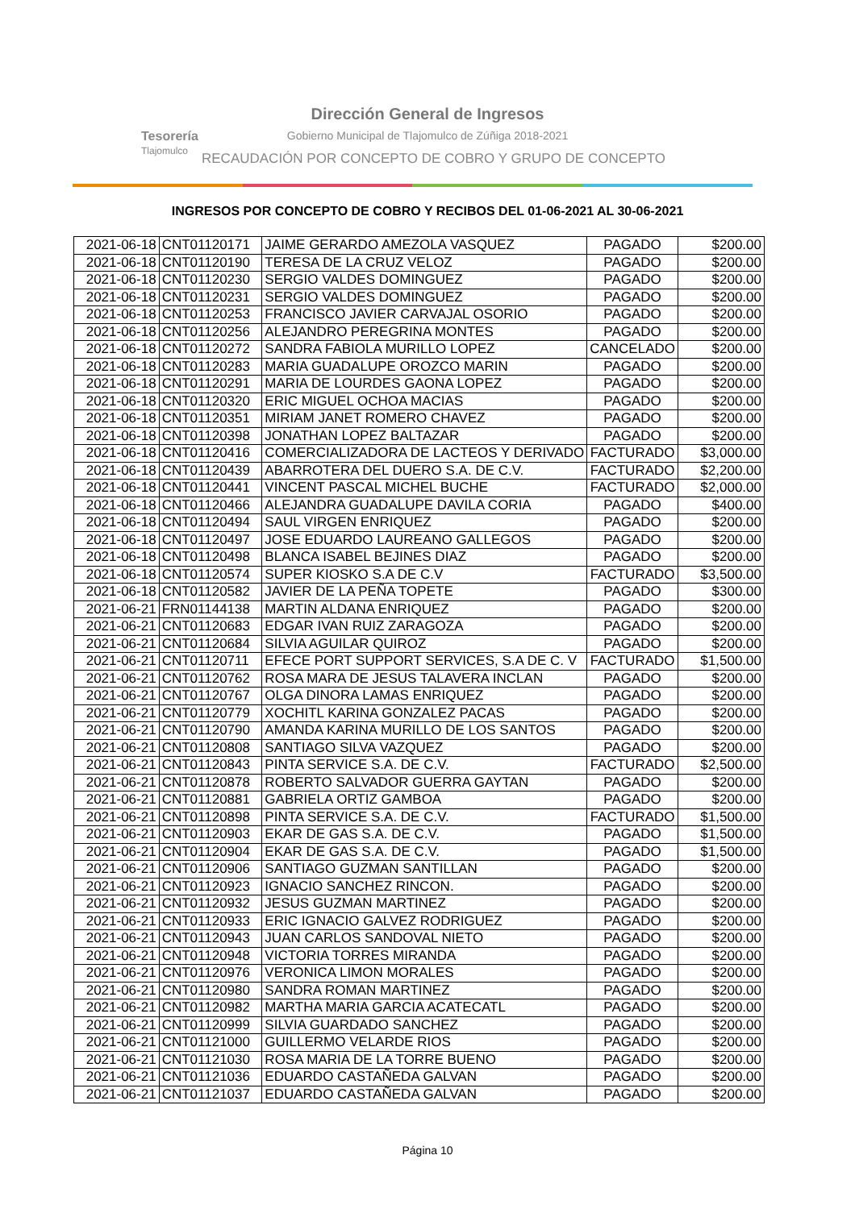Tesorería
Tlajomulco
Dirección General de Ingresos
Gobierno Municipal de Tlajomulco de Zúñiga 2018-2021
RECAUDACIÓN POR CONCEPTO DE COBRO Y GRUPO DE CONCEPTO
INGRESOS POR CONCEPTO DE COBRO Y RECIBOS DEL 01-06-2021 AL 30-06-2021
| 2021-06-18 | CNT01120171 | JAIME GERARDO AMEZOLA VASQUEZ | PAGADO | $200.00 |
| 2021-06-18 | CNT01120190 | TERESA DE LA CRUZ VELOZ | PAGADO | $200.00 |
| 2021-06-18 | CNT01120230 | SERGIO VALDES DOMINGUEZ | PAGADO | $200.00 |
| 2021-06-18 | CNT01120231 | SERGIO VALDES DOMINGUEZ | PAGADO | $200.00 |
| 2021-06-18 | CNT01120253 | FRANCISCO JAVIER CARVAJAL OSORIO | PAGADO | $200.00 |
| 2021-06-18 | CNT01120256 | ALEJANDRO PEREGRINA MONTES | PAGADO | $200.00 |
| 2021-06-18 | CNT01120272 | SANDRA FABIOLA MURILLO LOPEZ | CANCELADO | $200.00 |
| 2021-06-18 | CNT01120283 | MARIA GUADALUPE OROZCO MARIN | PAGADO | $200.00 |
| 2021-06-18 | CNT01120291 | MARIA DE LOURDES GAONA LOPEZ | PAGADO | $200.00 |
| 2021-06-18 | CNT01120320 | ERIC MIGUEL OCHOA MACIAS | PAGADO | $200.00 |
| 2021-06-18 | CNT01120351 | MIRIAM JANET ROMERO CHAVEZ | PAGADO | $200.00 |
| 2021-06-18 | CNT01120398 | JONATHAN LOPEZ BALTAZAR | PAGADO | $200.00 |
| 2021-06-18 | CNT01120416 | COMERCIALIZADORA DE LACTEOS Y DERIVADO | FACTURADO | $3,000.00 |
| 2021-06-18 | CNT01120439 | ABARROTERA DEL DUERO S.A. DE C.V. | FACTURADO | $2,200.00 |
| 2021-06-18 | CNT01120441 | VINCENT PASCAL MICHEL BUCHE | FACTURADO | $2,000.00 |
| 2021-06-18 | CNT01120466 | ALEJANDRA GUADALUPE DAVILA CORIA | PAGADO | $400.00 |
| 2021-06-18 | CNT01120494 | SAUL VIRGEN ENRIQUEZ | PAGADO | $200.00 |
| 2021-06-18 | CNT01120497 | JOSE EDUARDO LAUREANO GALLEGOS | PAGADO | $200.00 |
| 2021-06-18 | CNT01120498 | BLANCA ISABEL BEJINES DIAZ | PAGADO | $200.00 |
| 2021-06-18 | CNT01120574 | SUPER KIOSKO S.A DE C.V | FACTURADO | $3,500.00 |
| 2021-06-18 | CNT01120582 | JAVIER DE LA PEÑA TOPETE | PAGADO | $300.00 |
| 2021-06-21 | FRN01144138 | MARTIN ALDANA ENRIQUEZ | PAGADO | $200.00 |
| 2021-06-21 | CNT01120683 | EDGAR IVAN RUIZ ZARAGOZA | PAGADO | $200.00 |
| 2021-06-21 | CNT01120684 | SILVIA AGUILAR QUIROZ | PAGADO | $200.00 |
| 2021-06-21 | CNT01120711 | EFECE PORT SUPPORT SERVICES, S.A DE C. V | FACTURADO | $1,500.00 |
| 2021-06-21 | CNT01120762 | ROSA MARA DE JESUS TALAVERA INCLAN | PAGADO | $200.00 |
| 2021-06-21 | CNT01120767 | OLGA DINORA LAMAS ENRIQUEZ | PAGADO | $200.00 |
| 2021-06-21 | CNT01120779 | XOCHITL KARINA GONZALEZ PACAS | PAGADO | $200.00 |
| 2021-06-21 | CNT01120790 | AMANDA KARINA MURILLO DE LOS SANTOS | PAGADO | $200.00 |
| 2021-06-21 | CNT01120808 | SANTIAGO SILVA VAZQUEZ | PAGADO | $200.00 |
| 2021-06-21 | CNT01120843 | PINTA SERVICE S.A. DE C.V. | FACTURADO | $2,500.00 |
| 2021-06-21 | CNT01120878 | ROBERTO SALVADOR GUERRA GAYTAN | PAGADO | $200.00 |
| 2021-06-21 | CNT01120881 | GABRIELA ORTIZ GAMBOA | PAGADO | $200.00 |
| 2021-06-21 | CNT01120898 | PINTA SERVICE S.A. DE C.V. | FACTURADO | $1,500.00 |
| 2021-06-21 | CNT01120903 | EKAR DE GAS S.A. DE C.V. | PAGADO | $1,500.00 |
| 2021-06-21 | CNT01120904 | EKAR DE GAS S.A. DE C.V. | PAGADO | $1,500.00 |
| 2021-06-21 | CNT01120906 | SANTIAGO GUZMAN SANTILLAN | PAGADO | $200.00 |
| 2021-06-21 | CNT01120923 | IGNACIO SANCHEZ RINCON. | PAGADO | $200.00 |
| 2021-06-21 | CNT01120932 | JESUS GUZMAN MARTINEZ | PAGADO | $200.00 |
| 2021-06-21 | CNT01120933 | ERIC IGNACIO GALVEZ RODRIGUEZ | PAGADO | $200.00 |
| 2021-06-21 | CNT01120943 | JUAN CARLOS SANDOVAL NIETO | PAGADO | $200.00 |
| 2021-06-21 | CNT01120948 | VICTORIA TORRES MIRANDA | PAGADO | $200.00 |
| 2021-06-21 | CNT01120976 | VERONICA LIMON MORALES | PAGADO | $200.00 |
| 2021-06-21 | CNT01120980 | SANDRA ROMAN MARTINEZ | PAGADO | $200.00 |
| 2021-06-21 | CNT01120982 | MARTHA MARIA GARCIA ACATECATL | PAGADO | $200.00 |
| 2021-06-21 | CNT01120999 | SILVIA GUARDADO SANCHEZ | PAGADO | $200.00 |
| 2021-06-21 | CNT01121000 | GUILLERMO VELARDE RIOS | PAGADO | $200.00 |
| 2021-06-21 | CNT01121030 | ROSA MARIA DE LA TORRE BUENO | PAGADO | $200.00 |
| 2021-06-21 | CNT01121036 | EDUARDO CASTAÑEDA GALVAN | PAGADO | $200.00 |
| 2021-06-21 | CNT01121037 | EDUARDO CASTAÑEDA GALVAN | PAGADO | $200.00 |
Página 10